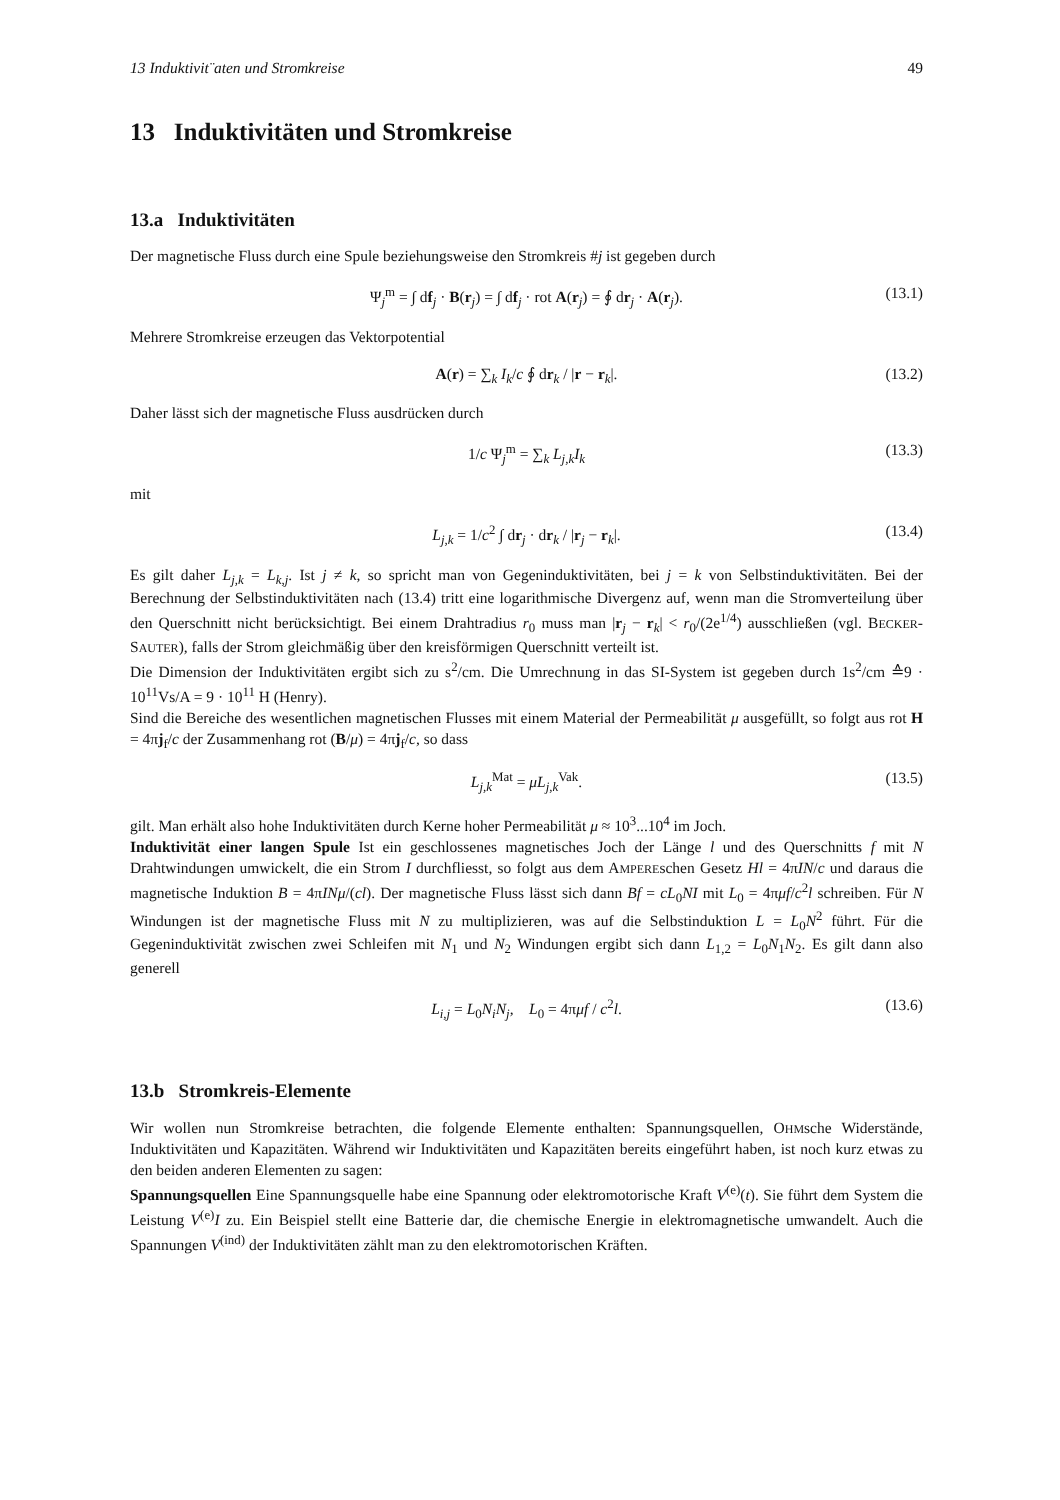13 Induktivit¨aten und Stromkreise 49
13 Induktivitäten und Stromkreise
13.a Induktivitäten
Der magnetische Fluss durch eine Spule beziehungsweise den Stromkreis #j ist gegeben durch
Ψ<sub>j</sub><sup>m</sup> = ∫ df<sub>j</sub> · B(r<sub>j</sub>) = ∫ df<sub>j</sub> · rot A(r<sub>j</sub>) = ∮ dr<sub>j</sub> · A(r<sub>j</sub>). (13.1)
Mehrere Stromkreise erzeugen das Vektorpotential
A(r) = ∑<sub>k</sub> I<sub>k</sub>/c ∮ dr<sub>k</sub> / |r − r<sub>k</sub>|. (13.2)
Daher lässt sich der magnetische Fluss ausdrücken durch
1/c Ψ<sub>j</sub><sup>m</sup> = ∑<sub>k</sub> L<sub>j,k</sub>I<sub>k</sub> (13.3)
mit
L<sub>j,k</sub> = 1/c<sup>2</sup> ∫ dr<sub>j</sub> · dr<sub>k</sub> / |r<sub>j</sub> − r<sub>k</sub>|. (13.4)
Es gilt daher L<sub>j,k</sub> = L<sub>k,j</sub>. Ist j ≠ k, so spricht man von Gegeninduktivitäten, bei j = k von Selbstinduktivitäten. Bei der Berechnung der Selbstinduktivitäten nach (13.4) tritt eine logarithmische Divergenz auf, wenn man die Stromverteilung über den Querschnitt nicht berücksichtigt. Bei einem Drahtradius r<sub>0</sub> muss man |r<sub>j</sub> − r<sub>k</sub>| < r<sub>0</sub>/(2e<sup>1/4</sup>) ausschließen (vgl. BECKER-SAUTER), falls der Strom gleichmäßig über den kreisförmigen Querschnitt verteilt ist.
Die Dimension der Induktivitäten ergibt sich zu s<sup>2</sup>/cm. Die Umrechnung in das SI-System ist gegeben durch 1s<sup>2</sup>/cm ≙9 · 10<sup>11</sup>Vs/A = 9 · 10<sup>11</sup> H (Henry).
Sind die Bereiche des wesentlichen magnetischen Flusses mit einem Material der Permeabilität μ ausgefüllt, so folgt aus rot H = 4πj<sub>f</sub>/c der Zusammenhang rot (B/μ) = 4πj<sub>f</sub>/c, so dass
L<sub>j,k</sub><sup>Mat</sup> = μL<sub>j,k</sub><sup>Vak</sup>. (13.5)
gilt. Man erhält also hohe Induktivitäten durch Kerne hoher Permeabilität μ ≈ 10<sup>3</sup>...10<sup>4</sup> im Joch.
Induktivität einer langen Spule Ist ein geschlossenes magnetisches Joch der Länge l und des Querschnitts f mit N Drahtwindungen umwickelt, die ein Strom I durchfliesst, so folgt aus dem AMPEREschen Gesetz Hl = 4πIN/c und daraus die magnetische Induktion B = 4πINμ/(cl). Der magnetische Fluss lässt sich dann Bf = cL<sub>0</sub>NI mit L<sub>0</sub> = 4πμf/c<sup>2</sup>l schreiben. Für N Windungen ist der magnetische Fluss mit N zu multiplizieren, was auf die Selbstinduktion L = L<sub>0</sub>N<sup>2</sup> führt. Für die Gegeninduktivität zwischen zwei Schleifen mit N<sub>1</sub> und N<sub>2</sub> Windungen ergibt sich dann L<sub>1,2</sub> = L<sub>0</sub>N<sub>1</sub>N<sub>2</sub>. Es gilt dann also generell
L<sub>i,j</sub> = L<sub>0</sub>N<sub>i</sub>N<sub>j</sub>, L<sub>0</sub> = 4πμf / c<sup>2</sup>l. (13.6)
13.b Stromkreis-Elemente
Wir wollen nun Stromkreise betrachten, die folgende Elemente enthalten: Spannungsquellen, OHMsche Widerstände, Induktivitäten und Kapazitäten. Während wir Induktivitäten und Kapazitäten bereits eingeführt haben, ist noch kurz etwas zu den beiden anderen Elementen zu sagen:
Spannungsquellen Eine Spannungsquelle habe eine Spannung oder elektromotorische Kraft V<sup>(e)</sup>(t). Sie führt dem System die Leistung V<sup>(e)</sup>I zu. Ein Beispiel stellt eine Batterie dar, die chemische Energie in elektromagnetische umwandelt. Auch die Spannungen V<sup>(ind)</sup> der Induktivitäten zählt man zu den elektromotorischen Kräften.